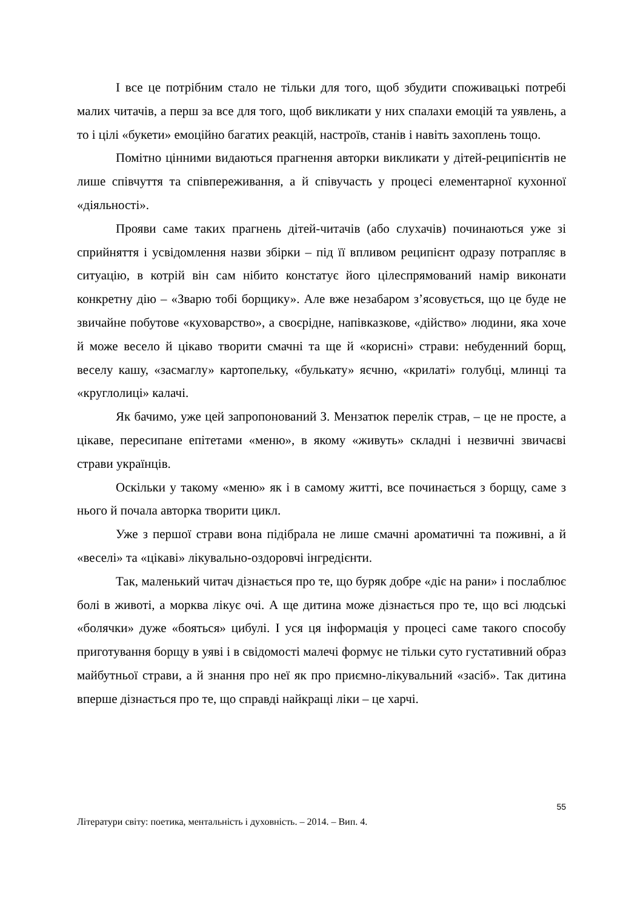І все це потрібним стало не тільки для того, щоб збудити споживацькі потребі малих читачів, а перш за все для того, щоб викликати у них спалахи емоцій та уявлень, а то і цілі «букети» емоційно багатих реакцій, настроїв, станів і навіть захоплень тощо.
Помітно цінними видаються прагнення авторки викликати у дітей-реципієнтів не лише співчуття та співпереживання, а й співучасть у процесі елементарної кухонної «діяльності».
Прояви саме таких прагнень дітей-читачів (або слухачів) починаються уже зі сприйняття і усвідомлення назви збірки – під її впливом реципієнт одразу потрапляє в ситуацію, в котрій він сам нібито констатує його цілеспрямований намір виконати конкретну дію – «Зварю тобі борщику». Але вже незабаром з’ясовується, що це буде не звичайне побутове «куховарство», а своєрідне, напівказкове, «дійство» людини, яка хоче й може весело й цікаво творити смачні та ще й «корисні» страви: небуденний борщ, веселу кашу, «засмаглу» картопельку, «булькату» яєчню, «крилаті» голубці, млинці та «круглолиці» калачі.
Як бачимо, уже цей запропонований З. Мензатюк перелік страв, – це не просте, а цікаве, пересипане епітетами «меню», в якому «живуть» складні і незвичні звичаєві страви українців.
Оскільки у такому «меню» як і в самому житті, все починається з борщу, саме з нього й почала авторка творити цикл.
Уже з першої страви вона підібрала не лише смачні ароматичні та поживні, а й «веселі» та «цікаві» лікувально-оздоровчі інгредієнти.
Так, маленький читач дізнається про те, що буряк добре «діє на рани» і послаблює болі в животі, а морква лікує очі. А ще дитина може дізнається про те, що всі людські «болячки» дуже «бояться» цибулі. І уся ця інформація у процесі саме такого способу приготування борщу в уяві і в свідомості малечі формує не тільки суто густативний образ майбутньої страви, а й знання про неї як про приємно-лікувальний «засіб». Так дитина вперше дізнається про те, що справді найкращі ліки – це харчі.
55
Літератури світу: поетика, ментальність і духовність. – 2014. – Вип. 4.